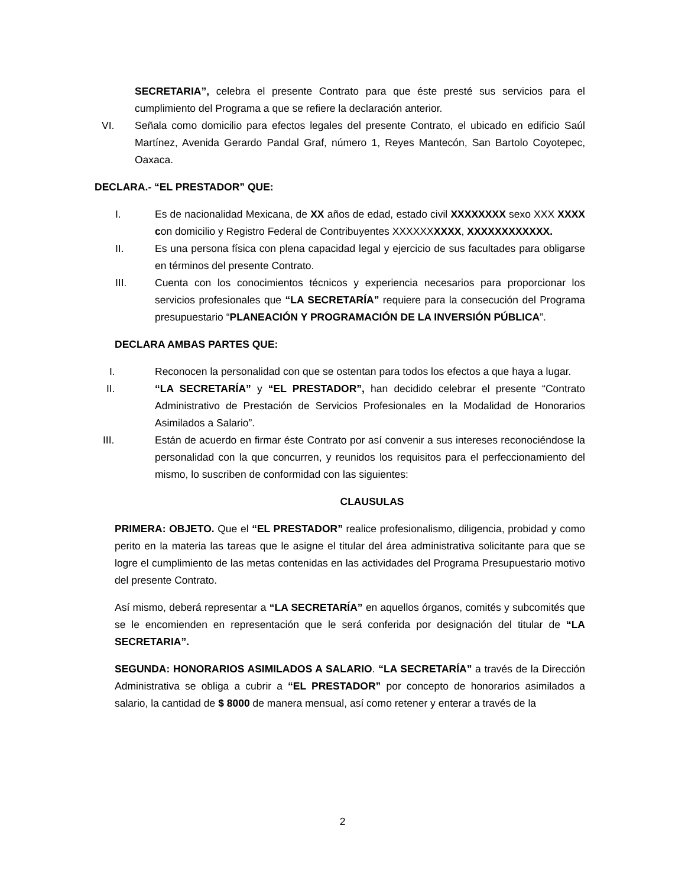SECRETARIA”, celebra el presente Contrato para que éste presté sus servicios para el cumplimiento del Programa a que se refiere la declaración anterior.
VI. Señala como domicilio para efectos legales del presente Contrato, el ubicado en edificio Saúl Martínez, Avenida Gerardo Pandal Graf, número 1, Reyes Mantecón, San Bartolo Coyotepec, Oaxaca.
DECLARA.- “EL PRESTADOR” QUE:
I. Es de nacionalidad Mexicana, de XX años de edad, estado civil XXXXXXXX sexo XXX XXXX con domicilio y Registro Federal de Contribuyentes XXXXXXXXXX, XXXXXXXXXXXX.
II. Es una persona física con plena capacidad legal y ejercicio de sus facultades para obligarse en términos del presente Contrato.
III. Cuenta con los conocimientos técnicos y experiencia necesarios para proporcionar los servicios profesionales que “LA SECRETARÍA” requiere para la consecución del Programa presupuestario “PLANEACIÓN Y PROGRAMACIÓN DE LA INVERSIÓN PÚBLICA”.
DECLARA AMBAS PARTES QUE:
I. Reconocen la personalidad con que se ostentan para todos los efectos a que haya a lugar.
II. “LA SECRETARÍA” y “EL PRESTADOR”, han decidido celebrar el presente “Contrato Administrativo de Prestación de Servicios Profesionales en la Modalidad de Honorarios Asimilados a Salario”.
III. Están de acuerdo en firmar éste Contrato por así convenir a sus intereses reconociéndose la personalidad con la que concurren, y reunidos los requisitos para el perfeccionamiento del mismo, lo suscriben de conformidad con las siguientes:
CLAUSULAS
PRIMERA: OBJETO. Que el “EL PRESTADOR” realice profesionalismo, diligencia, probidad y como perito en la materia las tareas que le asigne el titular del área administrativa solicitante para que se logre el cumplimiento de las metas contenidas en las actividades del Programa Presupuestario motivo del presente Contrato.
Así mismo, deberá representar a “LA SECRETARÍA” en aquellos órganos, comités y subcomités que se le encomienden en representación que le será conferida por designación del titular de “LA SECRETARIA”.
SEGUNDA: HONORARIOS ASIMILADOS A SALARIO. “LA SECRETARÍA” a través de la Dirección Administrativa se obliga a cubrir a “EL PRESTADOR” por concepto de honorarios asimilados a salario, la cantidad de $ 8000 de manera mensual, así como retener y enterar a través de la
2